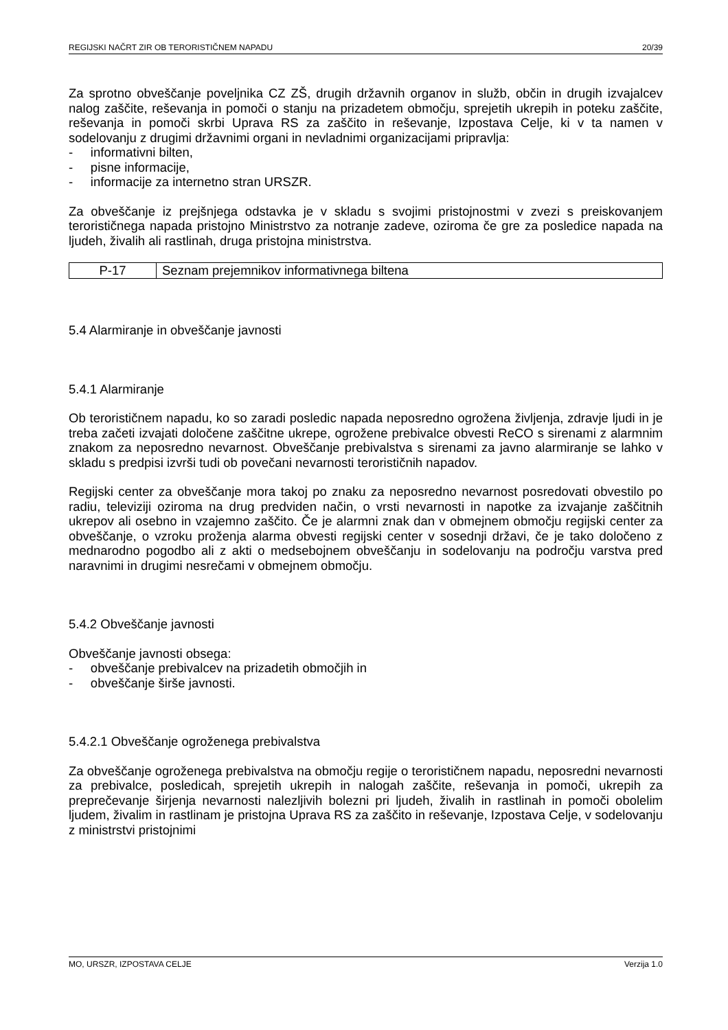REGIJSKI NAČRT ZIR OB TERORISTIČNEM NAPADU 20/39
Za sprotno obveščanje poveljnika CZ ZŠ, drugih državnih organov in služb, občin in drugih izvajalcev nalog zaščite, reševanja in pomoči o stanju na prizadetem območju, sprejetih ukrepih in poteku zaščite, reševanja in pomoči skrbi Uprava RS za zaščito in reševanje, Izpostava Celje, ki v ta namen v sodelovanju z drugimi državnimi organi in nevladnimi organizacijami pripravlja:
- informativni bilten,
- pisne informacije,
- informacije za internetno stran URSZR.
Za obveščanje iz prejšnjega odstavka je v skladu s svojimi pristojnostmi v zvezi s preiskovanjem terorističnega napada pristojno Ministrstvo za notranje zadeve, oziroma če gre za posledice napada na ljudeh, živalih ali rastlinah, druga pristojna ministrstva.
| P-17 | Seznam prejemnikov informativnega biltena |
5.4 Alarmiranje in obveščanje javnosti
5.4.1 Alarmiranje
Ob terorističnem napadu, ko so zaradi posledic napada neposredno ogrožena življenja, zdravje ljudi in je treba začeti izvajati določene zaščitne ukrepe, ogrožene prebivalce obvesti ReCO s sirenami z alarmnim znakom za neposredno nevarnost. Obveščanje prebivalstva s sirenami za javno alarmiranje se lahko v skladu s predpisi izvrši tudi ob povečani nevarnosti terorističnih napadov.
Regijski center za obveščanje mora takoj po znaku za neposredno nevarnost posredovati obvestilo po radiu, televiziji oziroma na drug predviden način, o vrsti nevarnosti in napotke za izvajanje zaščitnih ukrepov ali osebno in vzajemno zaščito. Če je alarmni znak dan v obmejnem območju regijski center za obveščanje, o vzroku proženja alarma obvesti regijski center v sosednji državi, če je tako določeno z mednarodno pogodbo ali z akti o medsebojnem obveščanju in sodelovanju na področju varstva pred naravnimi in drugimi nesrečami v obmejnem območju.
5.4.2 Obveščanje javnosti
Obveščanje javnosti obsega:
- obveščanje prebivalcev na prizadetih območjih in
- obveščanje širše javnosti.
5.4.2.1 Obveščanje ogroženega prebivalstva
Za obveščanje ogroženega prebivalstva na območju regije o terorističnem napadu, neposredni nevarnosti za prebivalce, posledicah, sprejetih ukrepih in nalogah zaščite, reševanja in pomoči, ukrepih za preprečevanje širjenja nevarnosti nalezljivih bolezni pri ljudeh, živalih in rastlinah in pomoči obolelim ljudem, živalim in rastlinam je pristojna Uprava RS za zaščito in reševanje, Izpostava Celje, v sodelovanju z ministrstvi pristojnimi
MO, URSZR, IZPOSTAVA CELJE Verzija 1.0